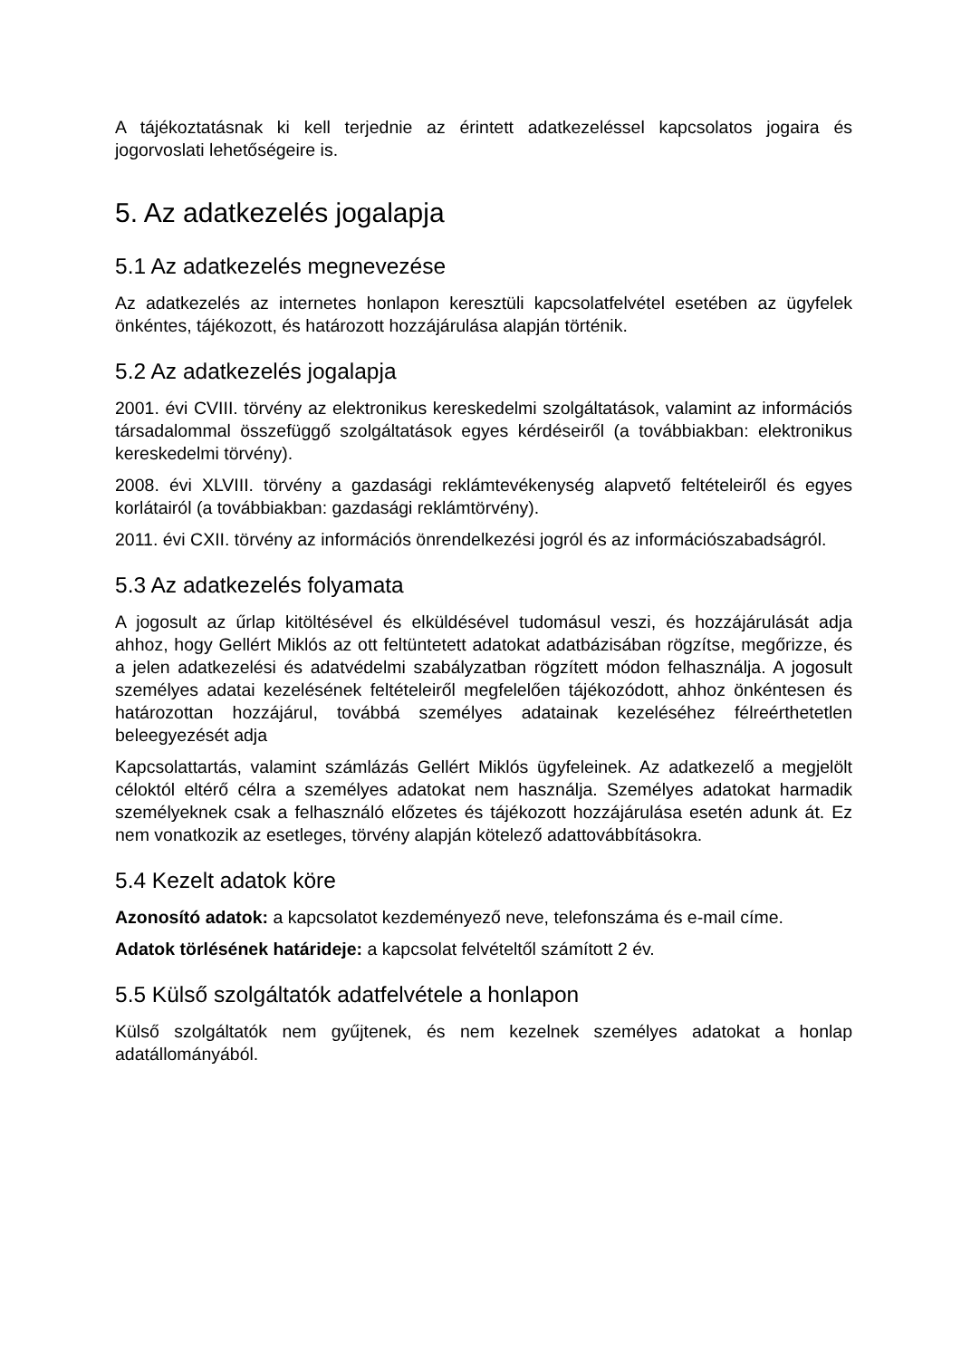A tájékoztatásnak ki kell terjednie az érintett adatkezeléssel kapcsolatos jogaira és jogorvoslati lehetőségeire is.
5. Az adatkezelés jogalapja
5.1 Az adatkezelés megnevezése
Az adatkezelés az internetes honlapon keresztüli kapcsolatfelvétel esetében az ügyfelek önkéntes, tájékozott, és határozott hozzájárulása alapján történik.
5.2 Az adatkezelés jogalapja
2001. évi CVIII. törvény az elektronikus kereskedelmi szolgáltatások, valamint az információs társadalommal összefüggő szolgáltatások egyes kérdéseiről (a továbbiakban: elektronikus kereskedelmi törvény).
2008. évi XLVIII. törvény a gazdasági reklámtevékenység alapvető feltételeiről és egyes korlátairól (a továbbiakban: gazdasági reklámtörvény).
2011. évi CXII. törvény az információs önrendelkezési jogról és az információszabadságról.
5.3 Az adatkezelés folyamata
A jogosult az űrlap kitöltésével és elküldésével tudomásul veszi, és hozzájárulását adja ahhoz, hogy Gellért Miklós az ott feltüntetett adatokat adatbázisában rögzítse, megőrizze, és a jelen adatkezelési és adatvédelmi szabályzatban rögzített módon felhasználja. A jogosult személyes adatai kezelésének feltételeiről megfelelően tájékozódott, ahhoz önkéntesen és határozottan hozzájárul, továbbá személyes adatainak kezeléséhez félreérthetetlen beleegyezését adja
Kapcsolattartás, valamint számlázás Gellért Miklós ügyfeleinek. Az adatkezelő a megjelölt céloktól eltérő célra a személyes adatokat nem használja. Személyes adatokat harmadik személyeknek csak a felhasználó előzetes és tájékozott hozzájárulása esetén adunk át. Ez nem vonatkozik az esetleges, törvény alapján kötelező adattovábbításokra.
5.4 Kezelt adatok köre
Azonosító adatok: a kapcsolatot kezdeményező neve, telefonszáma és e-mail címe.
Adatok törlésének határideje: a kapcsolat felvételtől számított 2 év.
5.5 Külső szolgáltatók adatfelvétele a honlapon
Külső szolgáltatók nem gyűjtenek, és nem kezelnek személyes adatokat a honlap adatállományából.